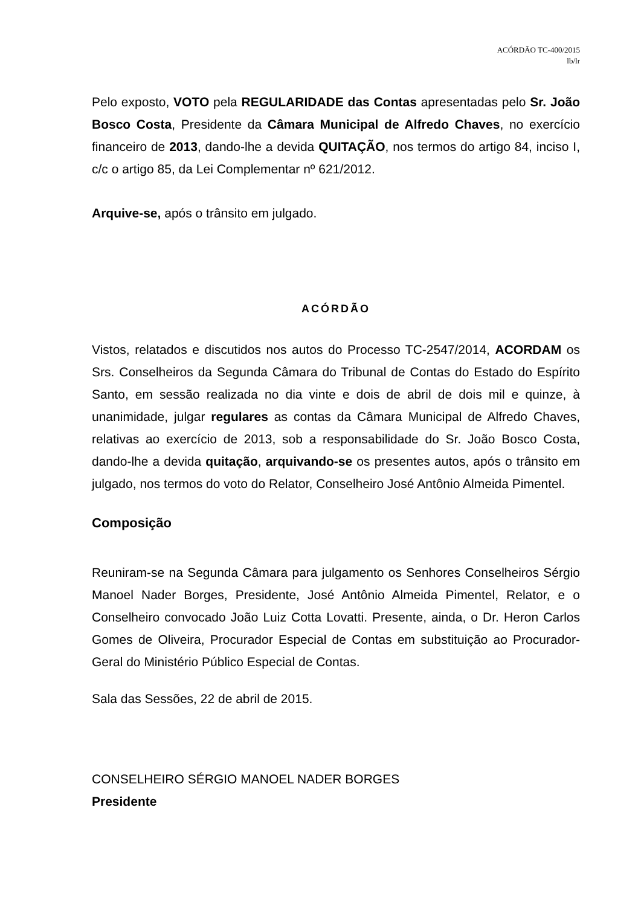ACÓRDÃO TC-400/2015
lb/lr
Pelo exposto, VOTO pela REGULARIDADE das Contas apresentadas pelo Sr. João Bosco Costa, Presidente da Câmara Municipal de Alfredo Chaves, no exercício financeiro de 2013, dando-lhe a devida QUITAÇÃO, nos termos do artigo 84, inciso I, c/c o artigo 85, da Lei Complementar nº 621/2012.
Arquive-se, após o trânsito em julgado.
ACÓRDÃO
Vistos, relatados e discutidos nos autos do Processo TC-2547/2014, ACORDAM os Srs. Conselheiros da Segunda Câmara do Tribunal de Contas do Estado do Espírito Santo, em sessão realizada no dia vinte e dois de abril de dois mil e quinze, à unanimidade, julgar regulares as contas da Câmara Municipal de Alfredo Chaves, relativas ao exercício de 2013, sob a responsabilidade do Sr. João Bosco Costa, dando-lhe a devida quitação, arquivando-se os presentes autos, após o trânsito em julgado, nos termos do voto do Relator, Conselheiro José Antônio Almeida Pimentel.
Composição
Reuniram-se na Segunda Câmara para julgamento os Senhores Conselheiros Sérgio Manoel Nader Borges, Presidente, José Antônio Almeida Pimentel, Relator, e o Conselheiro convocado João Luiz Cotta Lovatti. Presente, ainda, o Dr. Heron Carlos Gomes de Oliveira, Procurador Especial de Contas em substituição ao Procurador-Geral do Ministério Público Especial de Contas.
Sala das Sessões, 22 de abril de 2015.
CONSELHEIRO SÉRGIO MANOEL NADER BORGES
Presidente